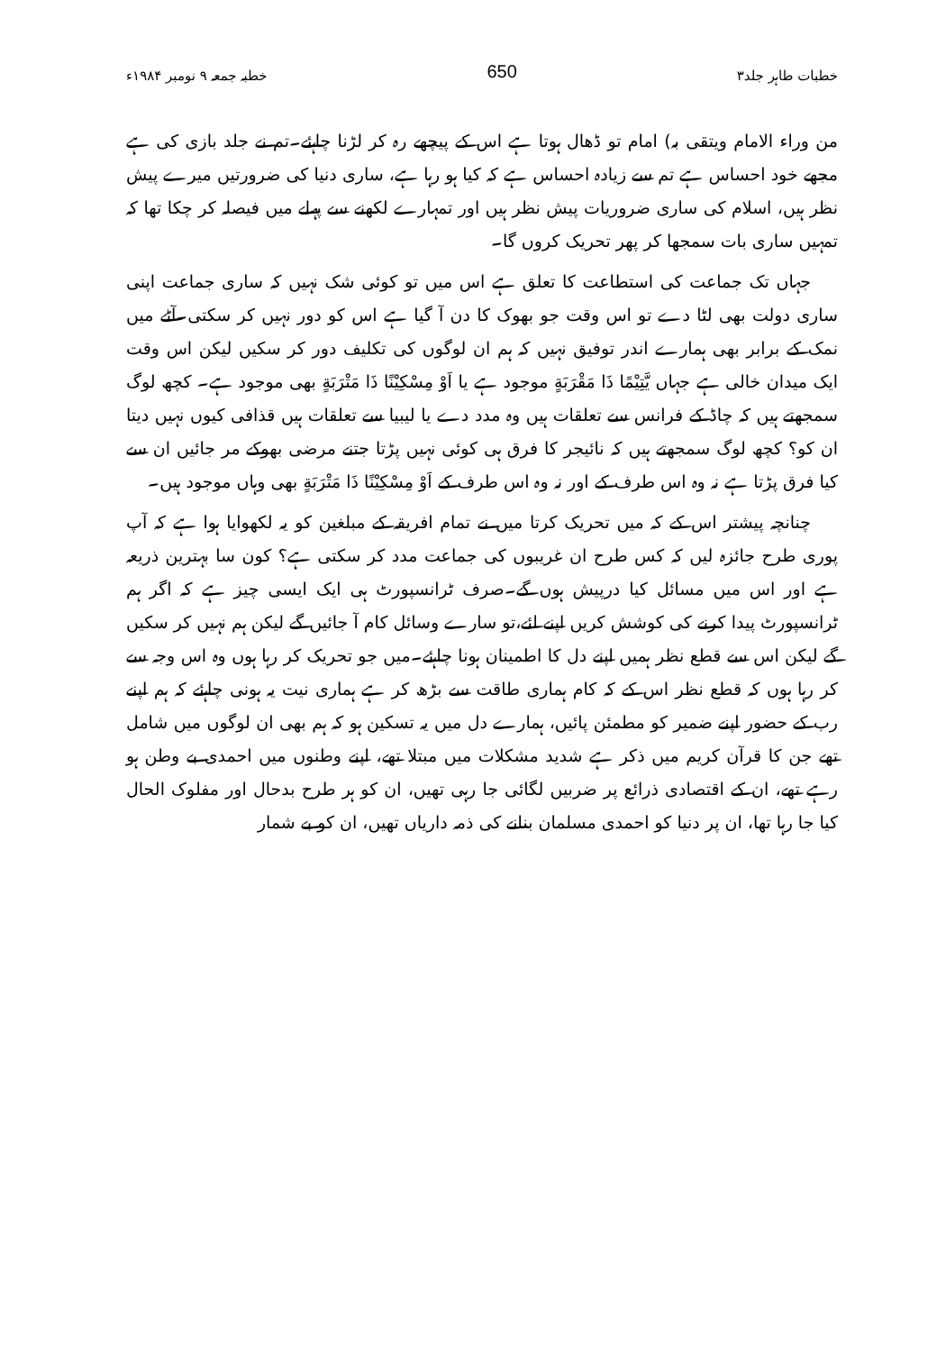خطبات طاہر جلد۳ 650 خطبہ جمعہ ۹ نومبر ۱۹۸۴ء
من وراء الامام ویتقی بہ) امام تو ڈھال ہوتا ہے اس کے پیچھے رہ کر لڑنا چاہئے۔تم نے جلد بازی کی ہے مجھے خود احساس ہے تم سے زیادہ احساس ہے کہ کیا ہو رہا ہے، ساری دنیا کی ضرورتیں میرے پیش نظر ہیں، اسلام کی ساری ضروریات پیش نظر ہیں اور تمہارے لکھنے سے پہلے میں فیصلہ کر چکا تھا کہ تمہیں ساری بات سمجھا کر پھر تحریک کروں گا۔
جہاں تک جماعت کی استطاعت کا تعلق ہے اس میں تو کوئی شک نہیں کہ ساری جماعت اپنی ساری دولت بھی لٹا دے تو اس وقت جو بھوک کا دن آ گیا ہے اس کو دور نہیں کر سکتی۔آٹے میں نمک کے برابر بھی ہمارے اندر توفیق نہیں کہ ہم ان لوگوں کی تکلیف دور کر سکیں لیکن اس وقت ایک میدان خالی ہے جہاں يَّتِيْمًا ذَا مَقْرَبَةٍ موجود ہے یا اَوْ مِسْكِيْنًا ذَا مَتْرَبَةٍ بھی موجود ہے۔ کچھ لوگ سمجھتے ہیں کہ چاڈ کے فرانس سے تعلقات ہیں وہ مدد دے یا لیبیا سے تعلقات ہیں قذافی کیوں نہیں دیتا ان کو؟ کچھ لوگ سمجھتے ہیں کہ نائیجر کا فرق ہی کوئی نہیں پڑتا جتنے مرضی بھوکے مر جائیں ان سے کیا فرق پڑتا ہے نہ وہ اس طرف کے اور نہ وہ اس طرف کے اَوْ مِسْكِيْنًا ذَا مَتْرَبَةٍ بھی وہاں موجود ہیں۔
چنانچہ پیشتر اس کے کہ میں تحریک کرتا میں نے تمام افریقہ کے مبلغین کو یہ لکھوایا ہوا ہے کہ آپ پوری طرح جائزہ لیں کہ کس طرح ان غریبوں کی جماعت مدد کر سکتی ہے؟ کون سا بہترین ذریعہ ہے اور اس میں مسائل کیا درپیش ہوں گے۔صرف ٹرانسپورٹ ہی ایک ایسی چیز ہے کہ اگر ہم ٹرانسپورٹ پیدا کرنے کی کوشش کریں اپنے لئے،تو سارے وسائل کام آ جائیں گے لیکن ہم نہیں کر سکیں گے لیکن اس سے قطع نظر ہمیں اپنے دل کا اطمینان ہونا چاہئے۔میں جو تحریک کر رہا ہوں وہ اس وجہ سے کر رہا ہوں کہ قطع نظر اس کے کہ کام ہماری طاقت سے بڑھ کر ہے ہماری نیت یہ ہونی چاہئے کہ ہم اپنے رب کے حضور اپنے ضمیر کو مطمئن پائیں، ہمارے دل میں یہ تسکین ہو کہ ہم بھی ان لوگوں میں شامل تھے جن کا قرآن کریم میں ذکر ہے شدید مشکلات میں مبتلا تھے، اپنے وطنوں میں احمدی بے وطن ہو رہے تھے، ان کے اقتصادی ذرائع پر ضربیں لگائی جا رہی تھیں، ان کو ہر طرح بدحال اور مفلوک الحال کیا جا رہا تھا، ان پر دنیا کو احمدی مسلمان بنانے کی ذمہ داریاں تھیں، ان کو بے شمار